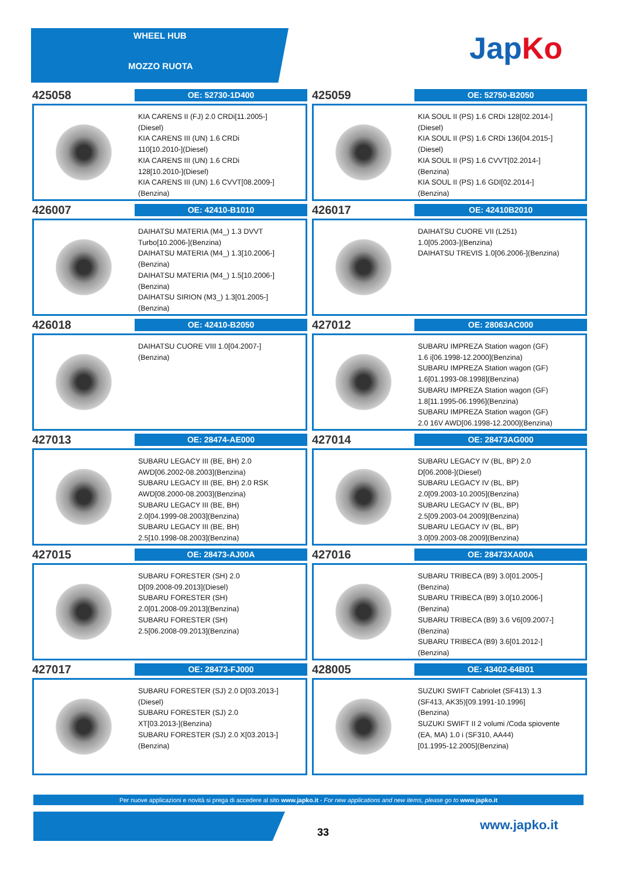WHEEL HUB
MOZZO RUOTA JapKo
425058
OE: 52730-1D400
KIA CARENS II (FJ) 2.0 CRDi[11.2005-]
(Diesel)
KIA CARENS III (UN) 1.6 CRDi
110[10.2010-](Diesel)
KIA CARENS III (UN) 1.6 CRDi
128[10.2010-](Diesel)
KIA CARENS III (UN) 1.6 CVVT[08.2009-]
(Benzina)
425059
OE: 52750-B2050
KIA SOUL II (PS) 1.6 CRDi 128[02.2014-]
(Diesel)
KIA SOUL II (PS) 1.6 CRDi 136[04.2015-]
(Diesel)
KIA SOUL II (PS) 1.6 CVVT[02.2014-]
(Benzina)
KIA SOUL II (PS) 1.6 GDI[02.2014-]
(Benzina)
426007
OE: 42410-B1010
DAIHATSU MATERIA (M4_) 1.3 DVVT
Turbo[10.2006-](Benzina)
DAIHATSU MATERIA (M4_) 1.3[10.2006-]
(Benzina)
DAIHATSU MATERIA (M4_) 1.5[10.2006-]
(Benzina)
DAIHATSU SIRION (M3_) 1.3[01.2005-]
(Benzina)
426017
OE: 42410B2010
DAIHATSU CUORE VII (L251)
1.0[05.2003-](Benzina)
DAIHATSU TREVIS 1.0[06.2006-](Benzina)
426018
OE: 42410-B2050
DAIHATSU CUORE VIII 1.0[04.2007-]
(Benzina)
427012
OE: 28063AC000
SUBARU IMPREZA Station wagon (GF)
1.6 i[06.1998-12.2000](Benzina)
SUBARU IMPREZA Station wagon (GF)
1.6[01.1993-08.1998](Benzina)
SUBARU IMPREZA Station wagon (GF)
1.8[11.1995-06.1996](Benzina)
SUBARU IMPREZA Station wagon (GF)
2.0 16V AWD[06.1998-12.2000](Benzina)
427013
OE: 28474-AE000
SUBARU LEGACY III (BE, BH) 2.0
AWD[06.2002-08.2003](Benzina)
SUBARU LEGACY III (BE, BH) 2.0 RSK
AWD[08.2000-08.2003](Benzina)
SUBARU LEGACY III (BE, BH)
2.0[04.1999-08.2003](Benzina)
SUBARU LEGACY III (BE, BH)
2.5[10.1998-08.2003](Benzina)
427014
OE: 28473AG000
SUBARU LEGACY IV (BL, BP) 2.0
D[06.2008-](Diesel)
SUBARU LEGACY IV (BL, BP)
2.0[09.2003-10.2005](Benzina)
SUBARU LEGACY IV (BL, BP)
2.5[09.2003-04.2009](Benzina)
SUBARU LEGACY IV (BL, BP)
3.0[09.2003-08.2009](Benzina)
427015
OE: 28473-AJ00A
SUBARU FORESTER (SH) 2.0
D[09.2008-09.2013](Diesel)
SUBARU FORESTER (SH)
2.0[01.2008-09.2013](Benzina)
SUBARU FORESTER (SH)
2.5[06.2008-09.2013](Benzina)
427016
OE: 28473XA00A
SUBARU TRIBECA (B9) 3.0[01.2005-]
(Benzina)
SUBARU TRIBECA (B9) 3.0[10.2006-]
(Benzina)
SUBARU TRIBECA (B9) 3.6 V6[09.2007-]
(Benzina)
SUBARU TRIBECA (B9) 3.6[01.2012-]
(Benzina)
427017
OE: 28473-FJ000
SUBARU FORESTER (SJ) 2.0 D[03.2013-]
(Diesel)
SUBARU FORESTER (SJ) 2.0
XT[03.2013-](Benzina)
SUBARU FORESTER (SJ) 2.0 X[03.2013-]
(Benzina)
428005
OE: 43402-64B01
SUZUKI SWIFT Cabriolet (SF413) 1.3
(SF413, AK35)[09.1991-10.1996]
(Benzina)
SUZUKI SWIFT II 2 volumi /Coda spiovente
(EA, MA) 1.0 i (SF310, AA44)
[01.1995-12.2005](Benzina)
Per nuove applicazioni e novità si prega di accedere al sito www.japko.it - For new applications and new items, please go to www.japko.it
33 www.japko.it